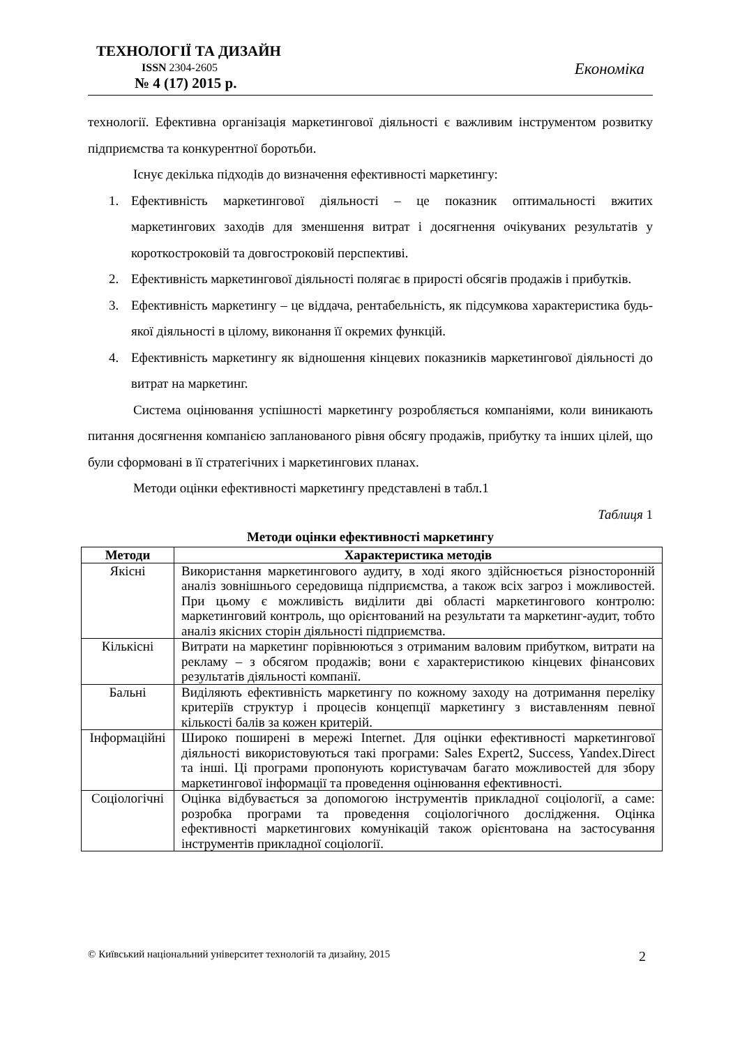ТЕХНОЛОГІЇ ТА ДИЗАЙН
ISSN 2304-2605
№ 4 (17) 2015 р.
Економіка
технології. Ефективна організація маркетингової діяльності є важливим інструментом розвитку підприємства та конкурентної боротьби.
Існує декілька підходів до визначення ефективності маркетингу:
1. Ефективність маркетингової діяльності – це показник оптимальності вжитих маркетингових заходів для зменшення витрат і досягнення очікуваних результатів у короткостроковій та довгостроковій перспективі.
2. Ефективність маркетингової діяльності полягає в прирості обсягів продажів і прибутків.
3. Ефективність маркетингу – це віддача, рентабельність, як підсумкова характеристика будь-якої діяльності в цілому, виконання її окремих функцій.
4. Ефективність маркетингу як відношення кінцевих показників маркетингової діяльності до витрат на маркетинг.
Система оцінювання успішності маркетингу розробляється компаніями, коли виникають питання досягнення компанією запланованого рівня обсягу продажів, прибутку та інших цілей, що були сформовані в її стратегічних і маркетингових планах.
Методи оцінки ефективності маркетингу представлені в табл.1
Таблиця 1
Методи оцінки ефективності маркетингу
| Методи | Характеристика методів |
| --- | --- |
| Якісні | Використання маркетингового аудиту, в ході якого здійснюється різносторонній аналіз зовнішнього середовища підприємства, а також всіх загроз і можливостей. При цьому є можливість виділити дві області маркетингового контролю: маркетинговий контроль, що орієнтований на результати та маркетинг-аудит, тобто аналіз якісних сторін діяльності підприємства. |
| Кількісні | Витрати на маркетинг порівнюються з отриманим валовим прибутком, витрати на рекламу – з обсягом продажів; вони є характеристикою кінцевих фінансових результатів діяльності компанії. |
| Бальні | Виділяють ефективність маркетингу по кожному заходу на дотримання переліку критеріїв структур і процесів концепції маркетингу з виставленням певної кількості балів за кожен критерій. |
| Інформаційні | Широко поширені в мережі Internet. Для оцінки ефективності маркетингової діяльності використовуються такі програми: Sales Expert2, Success, Yandex.Direct та інші. Ці програми пропонують користувачам багато можливостей для збору маркетингової інформації та проведення оцінювання ефективності. |
| Соціологічні | Оцінка відбувається за допомогою інструментів прикладної соціології, а саме: розробка програми та проведення соціологічного дослідження. Оцінка ефективності маркетингових комунікацій також орієнтована на застосування інструментів прикладної соціології. |
© Київський національний університет технологій та дизайну, 2015 2